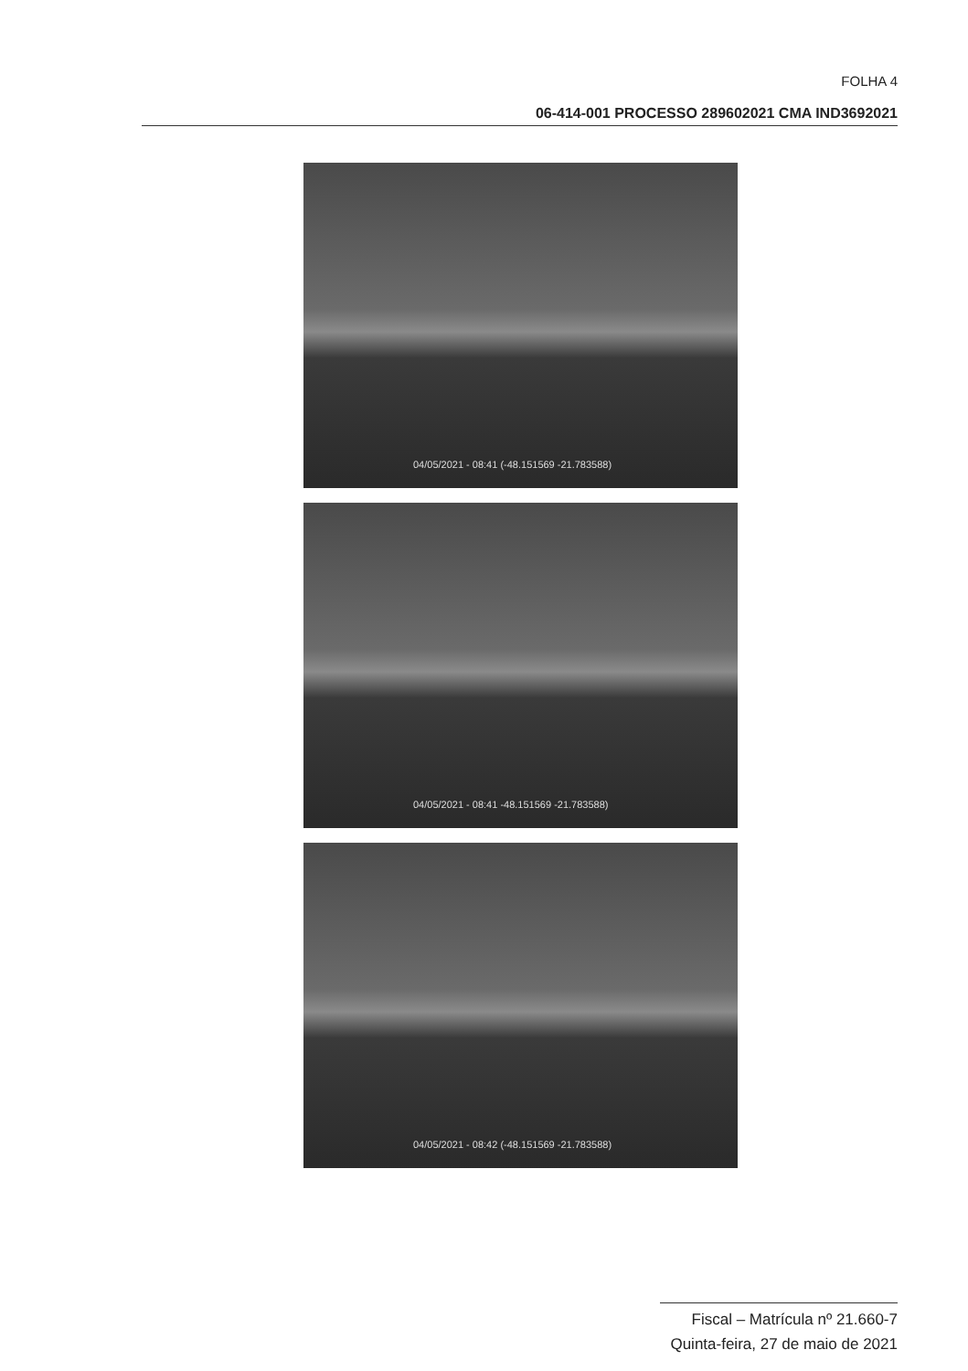FOLHA 4
06-414-001 PROCESSO 289602021 CMA IND3692021
04/05/2021 - 08:41 (-48.151569 -21.783588)
04/05/2021 - 08:41 -48.151569 -21.783588)
04/05/2021 - 08:42 (-48.151569 -21.783588)
Fiscal – Matrícula nº 21.660-7
Quinta-feira, 27 de maio de 2021